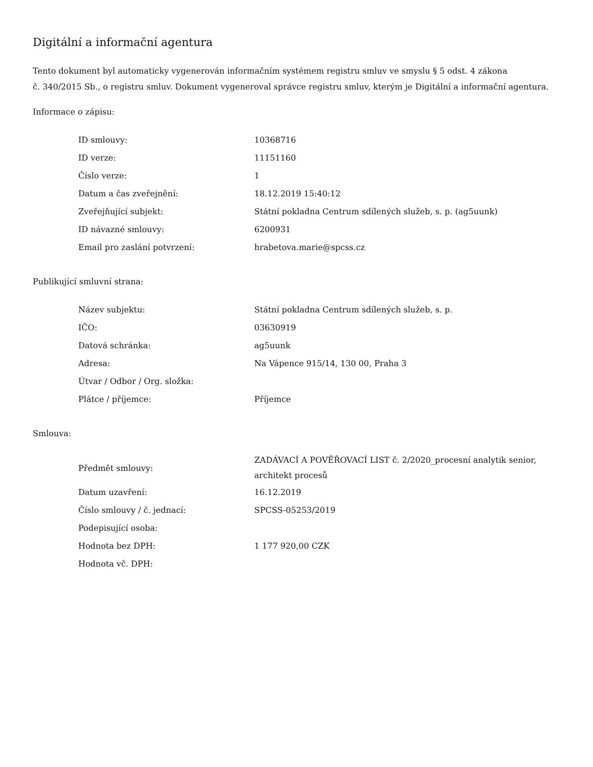Digitální a informační agentura
Tento dokument byl automaticky vygenerován informačním systémem registru smluv ve smyslu § 5 odst. 4 zákona
č. 340/2015 Sb., o registru smluv. Dokument vygeneroval správce registru smluv, kterým je Digitální a informační agentura.
Informace o zápisu:
| ID smlouvy: | 10368716 |
| ID verze: | 11151160 |
| Číslo verze: | 1 |
| Datum a čas zveřejnění: | 18.12.2019 15:40:12 |
| Zveřejňující subjekt: | Státní pokladna Centrum sdílených služeb, s. p. (ag5uunk) |
| ID návazné smlouvy: | 6200931 |
| Email pro zaslání potvrzení: | hrabetova.marie@spcss.cz |
Publikující smluvní strana:
| Název subjektu: | Státní pokladna Centrum sdílených služeb, s. p. |
| IČO: | 03630919 |
| Datová schránka: | ag5uunk |
| Adresa: | Na Vápence 915/14, 130 00, Praha 3 |
| Útvar / Odbor / Org. složka: | |
| Plátce / příjemce: | Příjemce |
Smlouva:
| Předmět smlouvy: | ZADÁVACÍ A POVĚŘOVACÍ LIST č. 2/2020_procesní analytik senior, architekt procesů |
| Datum uzavření: | 16.12.2019 |
| Číslo smlouvy / č. jednací: | SPCSS-05253/2019 |
| Podepisující osoba: | |
| Hodnota bez DPH: | 1 177 920,00 CZK |
| Hodnota vč. DPH: | |